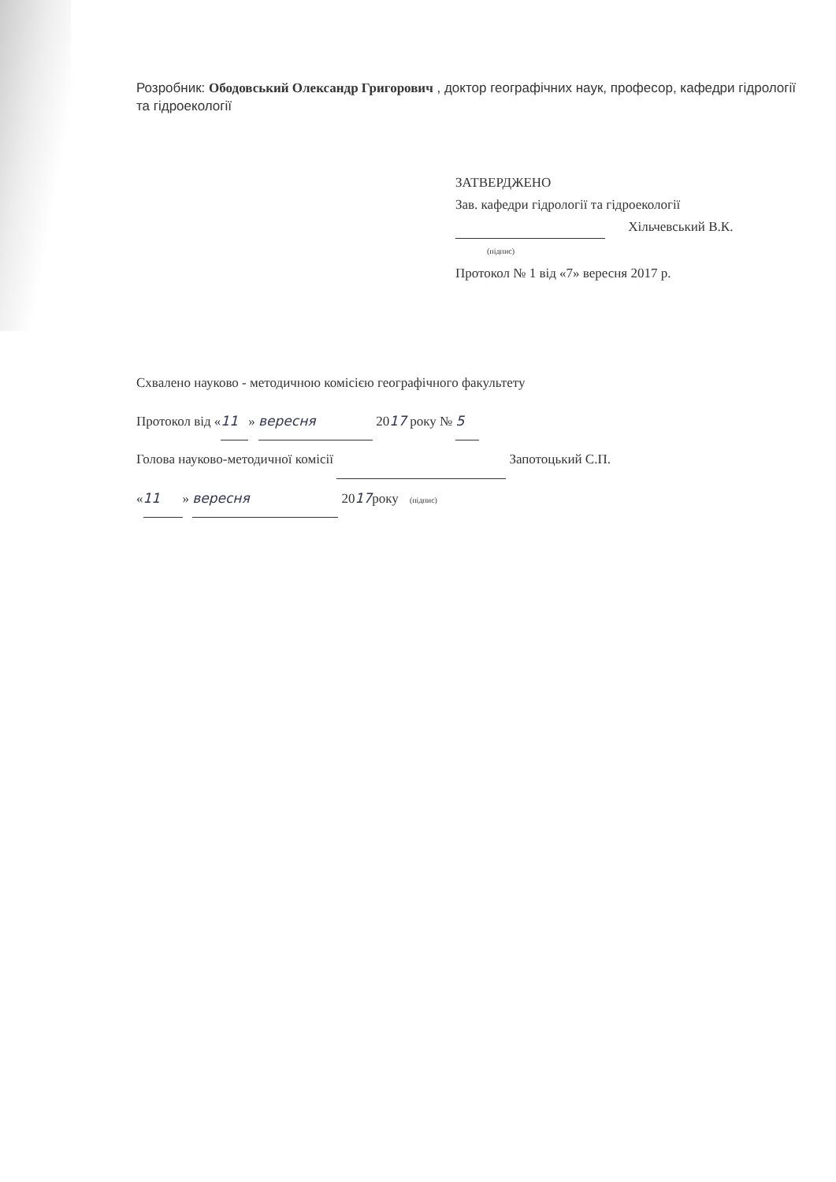Розробник: Ободовський Олександр Григорович , доктор географічних наук, професор, кафедри гідрології та гідроекології
ЗАТВЕРДЖЕНО
Зав. кафедри гідрології та гідроекології
Хільчевський В.К.
(підпис)
Протокол № 1 від «7» вересня 2017 р.
Схвалено науково - методичною комісією географічного факультету
Протокол від « 11 » вересня 2017 року № 5
Голова науково-методичної комісії Запотоцький С.П.
« 11 » вересня 2017року (підпис)